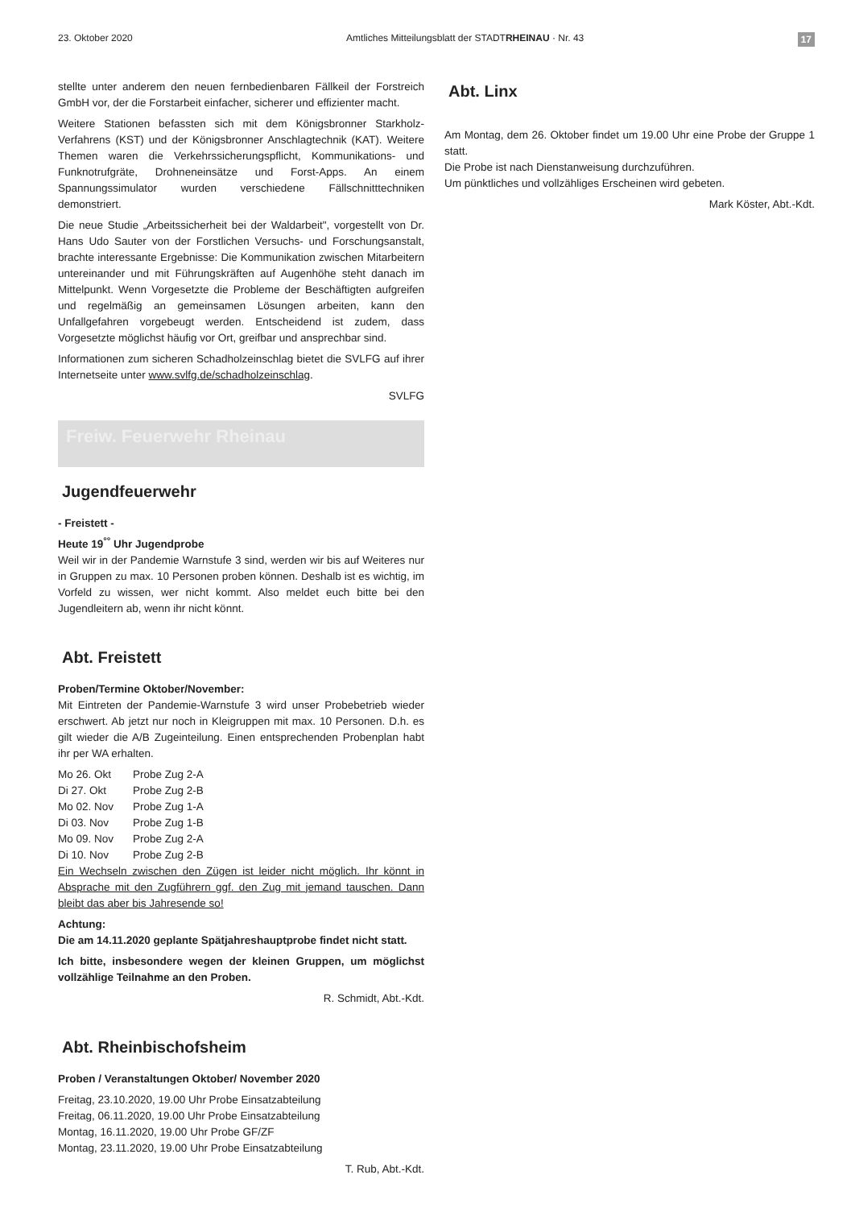23. Oktober 2020 Amtliches Mitteilungsblatt der STADTRHEINAU · Nr. 43 17
stellte unter anderem den neuen fernbedienbaren Fällkeil der Forstreich GmbH vor, der die Forstarbeit einfacher, sicherer und effizienter macht.
Weitere Stationen befassten sich mit dem Königsbronner Starkholz-Verfahrens (KST) und der Königsbronner Anschlagtechnik (KAT). Weitere Themen waren die Verkehrssicherungspflicht, Kommunikations- und Funknotrufgräte, Drohneneinsätze und Forst-Apps. An einem Spannungssimulator wurden verschiedene Fällschnitttechniken demonstriert.
Die neue Studie „Arbeitssicherheit bei der Waldarbeit", vorgestellt von Dr. Hans Udo Sauter von der Forstlichen Versuchs- und Forschungsanstalt, brachte interessante Ergebnisse: Die Kommunikation zwischen Mitarbeitern untereinander und mit Führungskräften auf Augenhöhe steht danach im Mittelpunkt. Wenn Vorgesetzte die Probleme der Beschäftigten aufgreifen und regelmäßig an gemeinsamen Lösungen arbeiten, kann den Unfallgefahren vorgebeugt werden. Entscheidend ist zudem, dass Vorgesetzte möglichst häufig vor Ort, greifbar und ansprechbar sind.
Informationen zum sicheren Schadholzeinschlag bietet die SVLFG auf ihrer Internetseite unter www.svlfg.de/schadholzeinschlag.
SVLFG
Freiw. Feuerwehr Rheinau
Jugendfeuerwehr
- Freistett -
Heute 19<sup>°°</sup> Uhr Jugendprobe
Weil wir in der Pandemie Warnstufe 3 sind, werden wir bis auf Weiteres nur in Gruppen zu max. 10 Personen proben können. Deshalb ist es wichtig, im Vorfeld zu wissen, wer nicht kommt. Also meldet euch bitte bei den Jugendleitern ab, wenn ihr nicht könnt.
Abt. Freistett
Proben/Termine Oktober/November:
Mit Eintreten der Pandemie-Warnstufe 3 wird unser Probebetrieb wieder erschwert. Ab jetzt nur noch in Kleigruppen mit max. 10 Personen. D.h. es gilt wieder die A/B Zugeinteilung. Einen entsprechenden Probenplan habt ihr per WA erhalten.
| Mo 26. Okt | Probe Zug 2-A |
| Di 27. Okt | Probe Zug 2-B |
| Mo 02. Nov | Probe Zug 1-A |
| Di 03. Nov | Probe Zug 1-B |
| Mo 09. Nov | Probe Zug 2-A |
| Di 10. Nov | Probe Zug 2-B |
Ein Wechseln zwischen den Zügen ist leider nicht möglich. Ihr könnt in Absprache mit den Zugführern ggf. den Zug mit jemand tauschen. Dann bleibt das aber bis Jahresende so!
Achtung:
Die am 14.11.2020 geplante Spätjahreshauptprobe findet nicht statt.
Ich bitte, insbesondere wegen der kleinen Gruppen, um möglichst vollzählige Teilnahme an den Proben.
R. Schmidt, Abt.-Kdt.
Abt. Rheinbischofsheim
Proben / Veranstaltungen Oktober/ November 2020
Freitag, 23.10.2020, 19.00 Uhr Probe Einsatzabteilung
Freitag, 06.11.2020, 19.00 Uhr Probe Einsatzabteilung
Montag, 16.11.2020, 19.00 Uhr Probe GF/ZF
Montag, 23.11.2020, 19.00 Uhr Probe Einsatzabteilung
T. Rub, Abt.-Kdt.
Abt. Linx
Am Montag, dem 26. Oktober findet um 19.00 Uhr eine Probe der Gruppe 1 statt.
Die Probe ist nach Dienstanweisung durchzuführen.
Um pünktliches und vollzähliges Erscheinen wird gebeten.
Mark Köster, Abt.-Kdt.